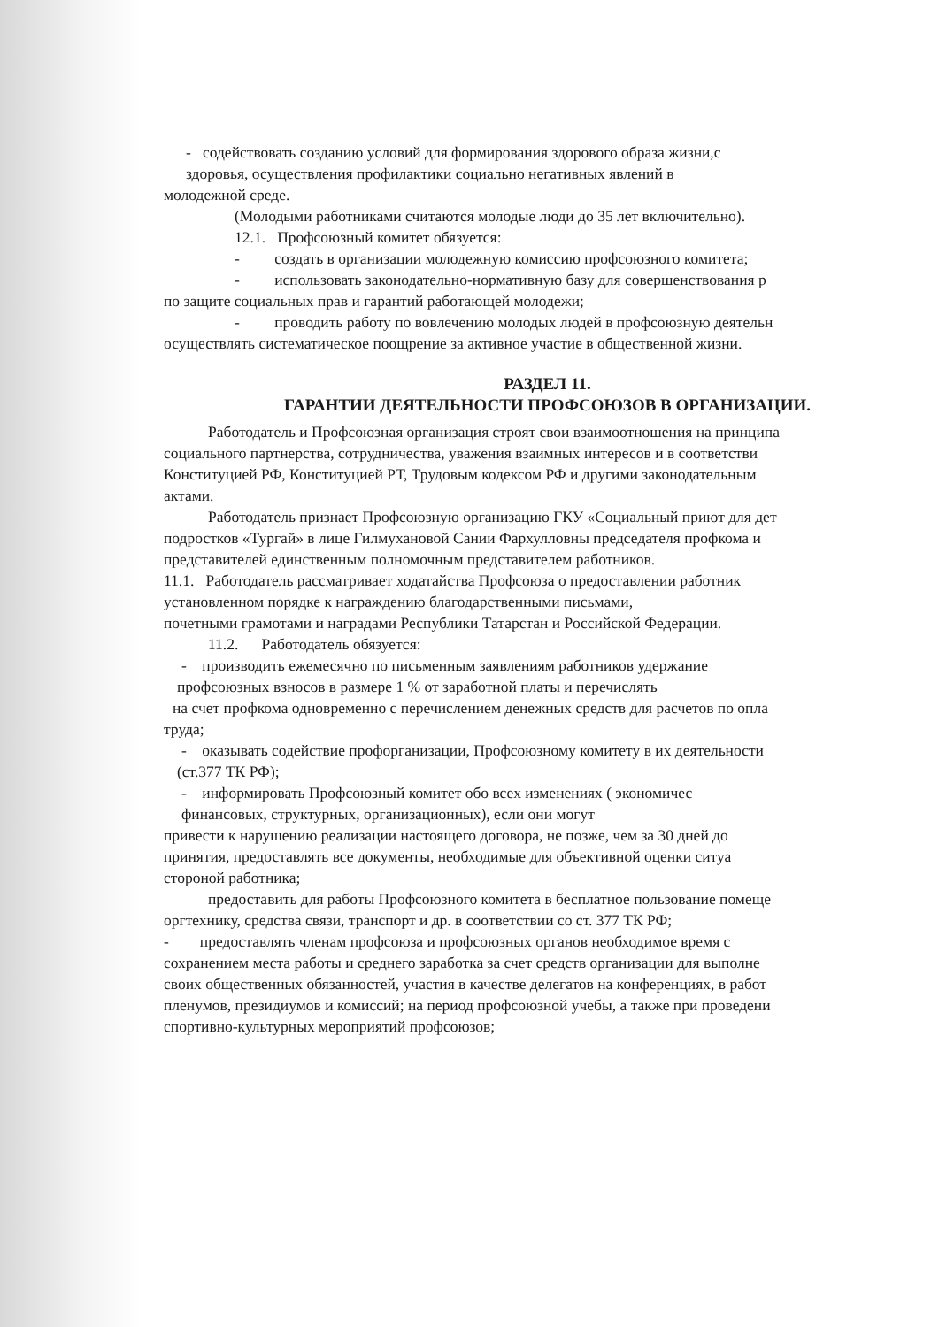- содействовать созданию условий для формирования здорового образа жизни,с
здоровья, осуществления профилактики социально негативных явлений в
молодежной среде.
(Молодыми работниками считаются молодые люди до 35 лет включительно).
12.1. Профсоюзный комитет обязуется:
- создать в организации молодежную комиссию профсоюзного комитета;
- использовать законодательно-нормативную базу для совершенствования р
по защите социальных прав и гарантий работающей молодежи;
- проводить работу по вовлечению молодых людей в профсоюзную деятельн
осуществлять систематическое поощрение за активное участие в общественной жизни.
РАЗДЕЛ 11.
ГАРАНТИИ ДЕЯТЕЛЬНОСТИ ПРОФСОЮЗОВ В ОРГАНИЗАЦИИ.
Работодатель и Профсоюзная организация строят свои взаимоотношения на принципа
социального партнерства, сотрудничества, уважения взаимных интересов и в соответстви
Конституцией РФ, Конституцией РТ, Трудовым кодексом РФ и другими законодательным
актами.
Работодатель признает Профсоюзную организацию ГКУ «Социальный приют для дет
подростков «Тургай» в лице Гилмухановой Сании Фархулловны председателя профкома и
представителей единственным полномочным представителем работников.
11.1. Работодатель рассматривает ходатайства Профсоюза о предоставлении работник
установленном порядке к награждению благодарственными письмами,
почетными грамотами и наградами Республики Татарстан и Российской Федерации.
11.2. Работодатель обязуется:
- производить ежемесячно по письменным заявлениям работников удержание
профсоюзных взносов в размере 1 % от заработной платы и перечислять
на счет профкома одновременно с перечислением денежных средств для расчетов по опла
труда;
- оказывать содействие профорганизации, Профсоюзному комитету в их деятельности
(ст.377 ТК РФ);
- информировать Профсоюзный комитет обо всех изменениях ( экономичес
финансовых, структурных, организационных), если они могут
привести к нарушению реализации настоящего договора, не позже, чем за 30 дней до
принятия, предоставлять все документы, необходимые для объективной оценки ситуа
стороной работника;
предоставить для работы Профсоюзного комитета в бесплатное пользование помеще
оргтехнику, средства связи, транспорт и др. в соответствии со ст. 377 ТК РФ;
- предоставлять членам профсоюза и профсоюзных органов необходимое время с
сохранением места работы и среднего заработка за счет средств организации для выполне
своих общественных обязанностей, участия в качестве делегатов на конференциях, в работ
пленумов, президиумов и комиссий; на период профсоюзной учебы, а также при проведени
спортивно-культурных мероприятий профсоюзов;